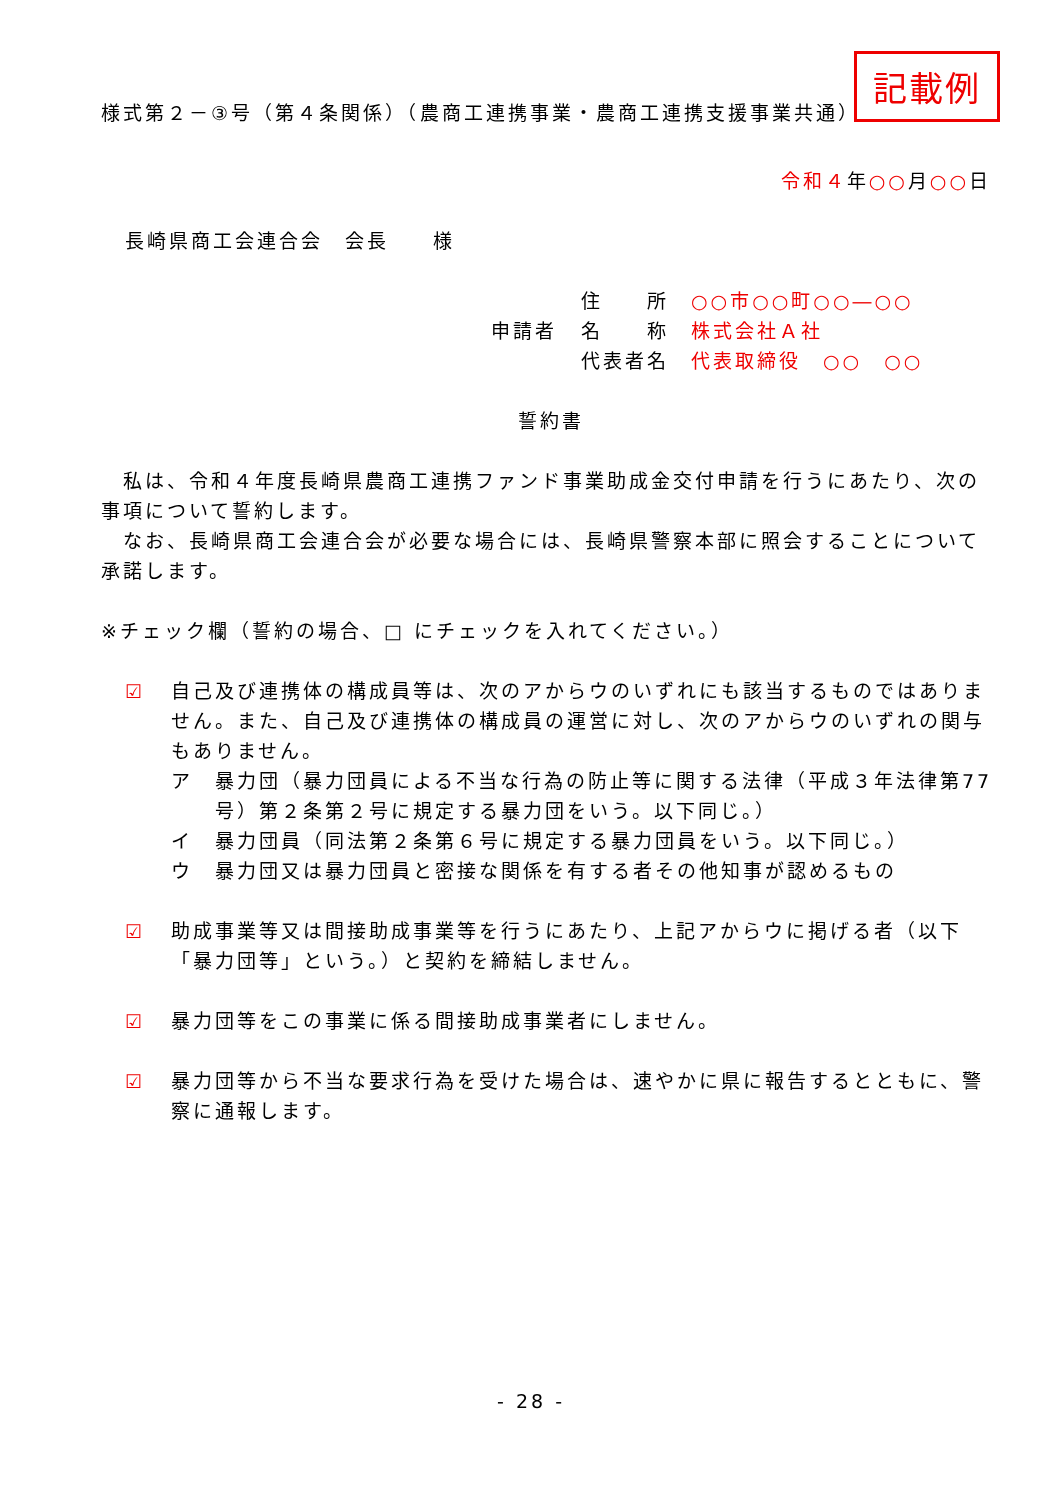記載例
様式第２－③号（第４条関係）（農商工連携事業・農商工連携支援事業共通）
令和４年○○月○○日
長崎県商工会連合会　会長　　様
住　　所　○○市○○町○○―○○
申請者 名　　称　株式会社Ａ社
代表者名　代表取締役　○○　○○
誓約書
　私は、令和４年度長崎県農商工連携ファンド事業助成金交付申請を行うにあたり、次の事項について誓約します。
　なお、長崎県商工会連合会が必要な場合には、長崎県警察本部に照会することについて承諾します。
※チェック欄（誓約の場合、□ にチェックを入れてください。）
☑ 自己及び連携体の構成員等は、次のアからウのいずれにも該当するものではありません。また、自己及び連携体の構成員の運営に対し、次のアからウのいずれの関与もありません。
ア 暴力団（暴力団員による不当な行為の防止等に関する法律（平成３年法律第77号）第２条第２号に規定する暴力団をいう。以下同じ。）
イ 暴力団員（同法第２条第６号に規定する暴力団員をいう。以下同じ。）
ウ 暴力団又は暴力団員と密接な関係を有する者その他知事が認めるもの
☑ 助成事業等又は間接助成事業等を行うにあたり、上記アからウに掲げる者（以下「暴力団等」という。）と契約を締結しません。
☑ 暴力団等をこの事業に係る間接助成事業者にしません。
☑ 暴力団等から不当な要求行為を受けた場合は、速やかに県に報告するとともに、警察に通報します。
- 28 -